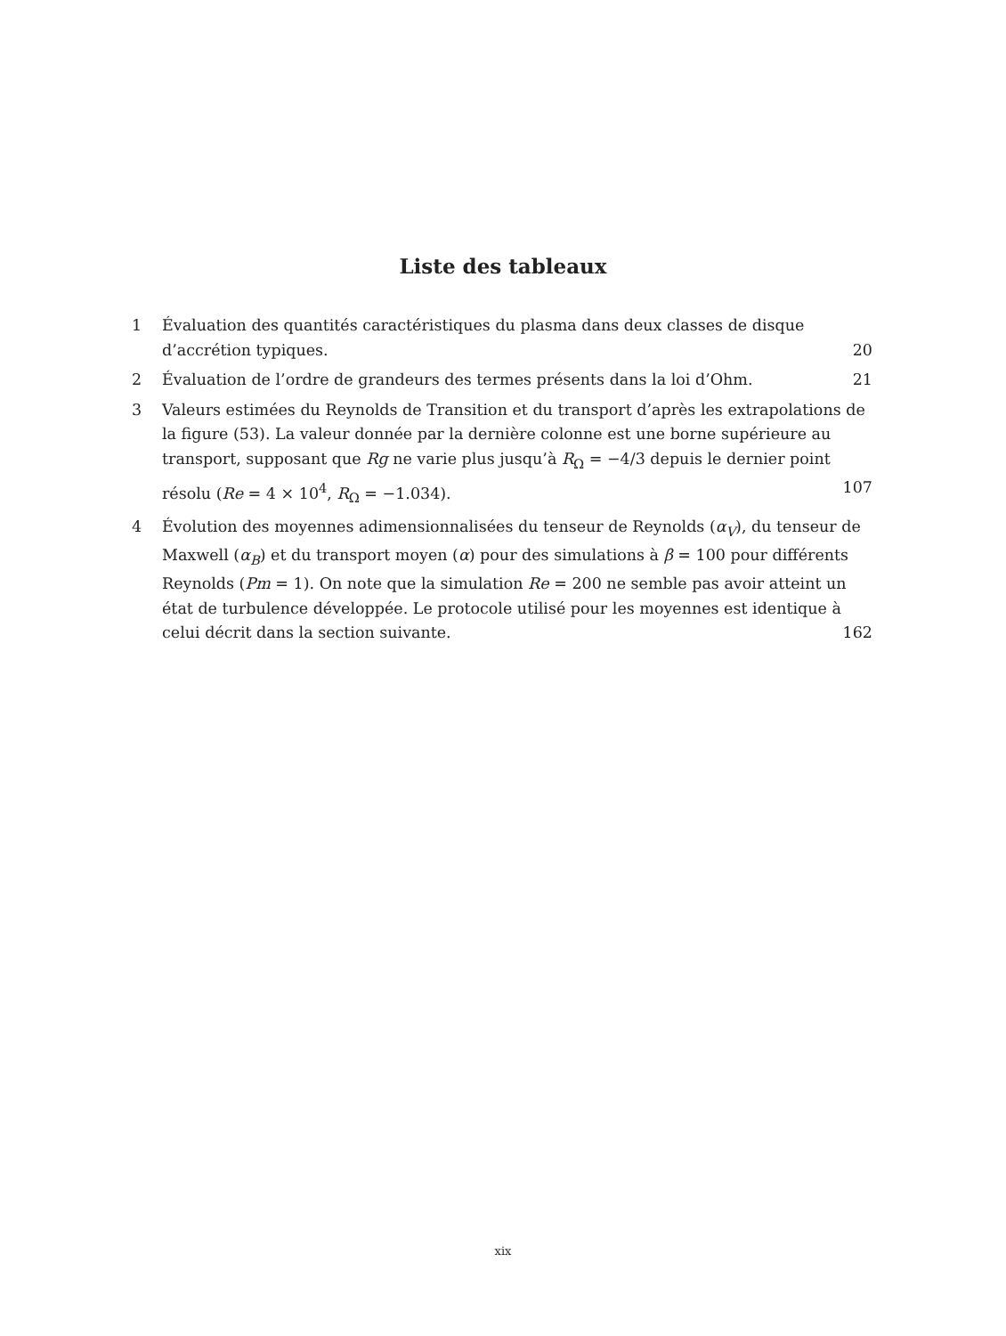Liste des tableaux
1 Évaluation des quantités caractéristiques du plasma dans deux classes de disque d’accrétion typiques. 20
2 Évaluation de l’ordre de grandeurs des termes présents dans la loi d’Ohm. 21
3 Valeurs estimées du Reynolds de Transition et du transport d’après les extrapolations de la figure (53). La valeur donnée par la dernière colonne est une borne supérieure au transport, supposant que Rg ne varie plus jusqu’à R<sub>Ω</sub> = −4/3 depuis le dernier point résolu (Re = 4 × 10<sup>4</sup>, R<sub>Ω</sub> = −1.034). 107
4 Évolution des moyennes adimensionnalisées du tenseur de Reynolds (α<sub>V</sub>), du tenseur de Maxwell (α<sub>B</sub>) et du transport moyen (α) pour des simulations à β = 100 pour différents Reynolds (Pm = 1). On note que la simulation Re = 200 ne semble pas avoir atteint un état de turbulence développée. Le protocole utilisé pour les moyennes est identique à celui décrit dans la section suivante. 162
xix